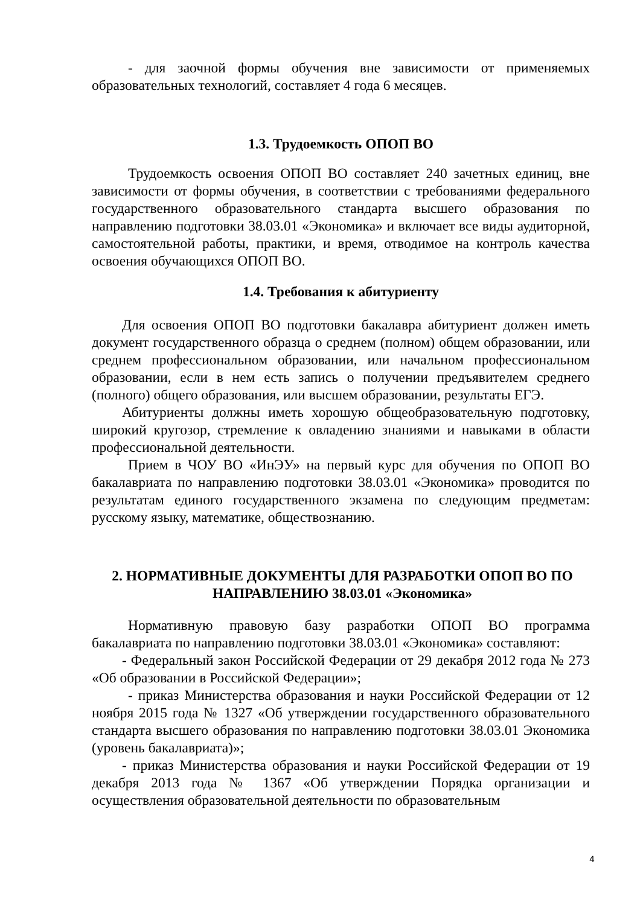- для заочной формы обучения вне зависимости от применяемых образовательных технологий, составляет 4 года 6 месяцев.
1.3. Трудоемкость ОПОП ВО
Трудоемкость освоения ОПОП ВО составляет 240 зачетных единиц, вне зависимости от формы обучения, в соответствии с требованиями федерального государственного образовательного стандарта высшего образования по направлению подготовки 38.03.01 «Экономика» и включает все виды аудиторной, самостоятельной работы, практики, и время, отводимое на контроль качества освоения обучающихся ОПОП ВО.
1.4. Требования к абитуриенту
Для освоения ОПОП ВО подготовки бакалавра абитуриент должен иметь документ государственного образца о среднем (полном) общем образовании, или среднем профессиональном образовании, или начальном профессиональном образовании, если в нем есть запись о получении предъявителем среднего (полного) общего образования, или высшем образовании, результаты ЕГЭ.
Абитуриенты должны иметь хорошую общеобразовательную подготовку, широкий кругозор, стремление к овладению знаниями и навыками в области профессиональной деятельности.
Прием в ЧОУ ВО «ИнЭУ» на первый курс для обучения по ОПОП ВО бакалавриата по направлению подготовки 38.03.01 «Экономика» проводится по результатам единого государственного экзамена по следующим предметам: русскому языку, математике, обществознанию.
2. НОРМАТИВНЫЕ ДОКУМЕНТЫ ДЛЯ РАЗРАБОТКИ ОПОП ВО ПО НАПРАВЛЕНИЮ 38.03.01 «Экономика»
Нормативную правовую базу разработки ОПОП ВО программа бакалавриата по направлению подготовки 38.03.01 «Экономика» составляют:
- Федеральный закон Российской Федерации от 29 декабря 2012 года № 273 «Об образовании в Российской Федерации»;
- приказ Министерства образования и науки Российской Федерации от 12 ноября 2015 года № 1327 «Об утверждении государственного образовательного стандарта высшего образования по направлению подготовки 38.03.01 Экономика (уровень бакалавриата)»;
- приказ Министерства образования и науки Российской Федерации от 19 декабря 2013 года № 1367 «Об утверждении Порядка организации и осуществления образовательной деятельности по образовательным
4